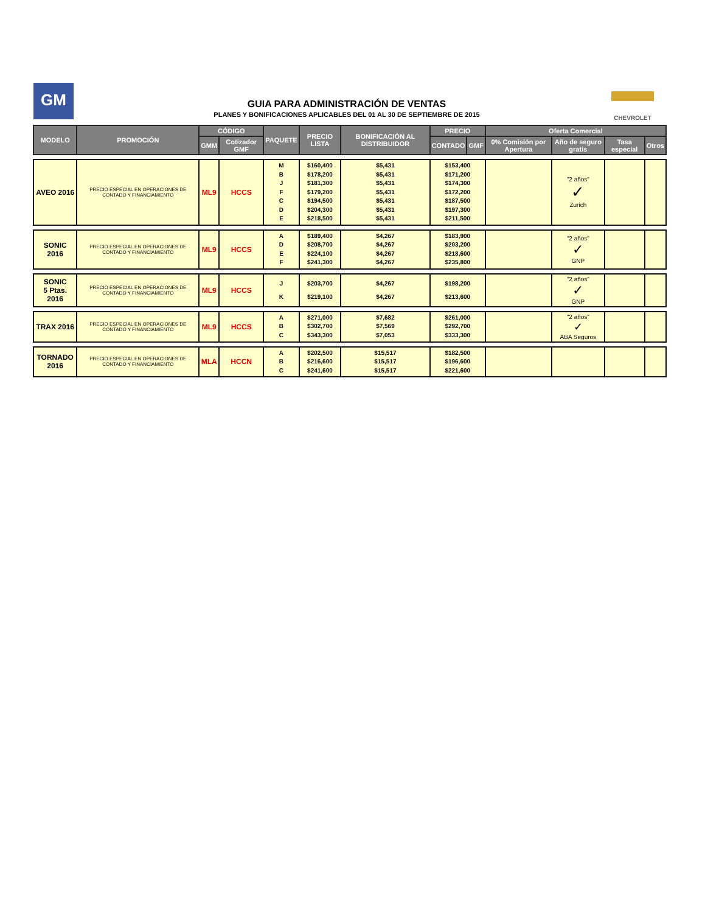GM
GUIA PARA ADMINISTRACIÓN DE VENTAS
PLANES Y BONIFICACIONES APLICABLES DEL 01 AL 30 DE SEPTIEMBRE DE 2015
CHEVROLET
| MODELO | PROMOCIÓN | CÓDIGO | | PAQUETE | PRECIO LISTA | BONIFICACIÓN AL DISTRIBUIDOR | PRECIO | | Oferta Comercial | | | |
| --- | --- | --- | --- | --- | --- | --- | --- | --- | --- | --- | --- | --- |
| | | GMM | Cotizador GMF | | | | CONTADO | GMF | 0% Comisión por Apertura | Año de seguro gratis | Tasa especial | Otros |
| AVEO 2016 | PRECIO ESPECIAL EN OPERACIONES DE CONTADO Y FINANCIAMIENTO | ML9 | HCCS | M B J F C D E | $160,400 $178,200 $181,300 $179,200 $194,500 $204,300 $218,500 | $5,431 $5,431 $5,431 $5,431 $5,431 $5,431 $5,431 | $153,400 $171,200 $174,300 $172,200 $187,500 $197,300 $211,500 | | | "2 años" ✓ Zurich | | |
| SONIC 2016 | PRECIO ESPECIAL EN OPERACIONES DE CONTADO Y FINANCIAMIENTO | ML9 | HCCS | A D E F | $189,400 $208,700 $224,100 $241,300 | $4,267 $4,267 $4,267 $4,267 | $183,900 $203,200 $218,600 $235,800 | | | "2 años" ✓ GNP | | |
| SONIC 5 Ptas. 2016 | PRECIO ESPECIAL EN OPERACIONES DE CONTADO Y FINANCIAMIENTO | ML9 | HCCS | J K | $203,700 $219,100 | $4,267 $4,267 | $198,200 $213,600 | | | "2 años" ✓ GNP | | |
| TRAX 2016 | PRECIO ESPECIAL EN OPERACIONES DE CONTADO Y FINANCIAMIENTO | ML9 | HCCS | A B C | $271,000 $302,700 $343,300 | $7,682 $7,569 $7,053 | $261,000 $292,700 $333,300 | | | "2 años" ✓ ABA Seguros | | |
| TORNADO 2016 | PRECIO ESPECIAL EN OPERACIONES DE CONTADO Y FINANCIAMIENTO | MLA | HCCN | A B C | $202,500 $216,600 $241,600 | $15,517 $15,517 $15,517 | $182,500 $196,600 $221,600 | | | | | |